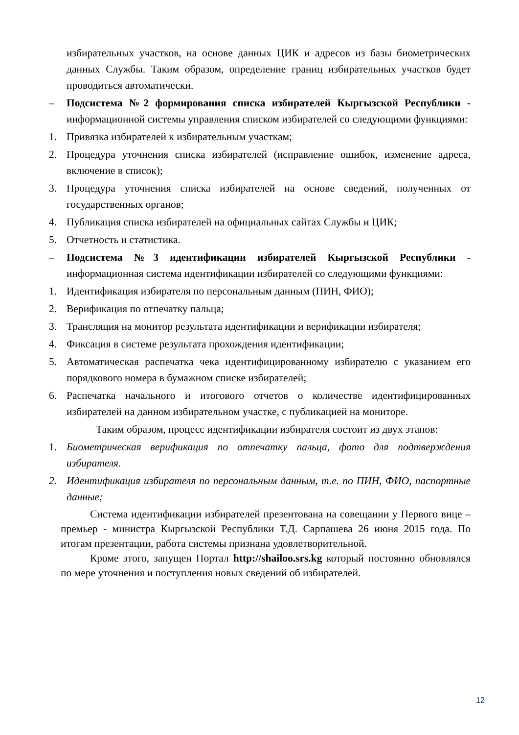избирательных участков, на основе данных ЦИК и адресов из базы биометрических данных Службы. Таким образом, определение границ избирательных участков будет проводиться автоматически.
– Подсистема №2 формирования списка избирателей Кыргызской Республики - информационной системы управления списком избирателей со следующими функциями:
1. Привязка избирателей к избирательным участкам;
2. Процедура уточнения списка избирателей (исправление ошибок, изменение адреса, включение в список);
3. Процедура уточнения списка избирателей на основе сведений, полученных от государственных органов;
4. Публикация списка избирателей на официальных сайтах Службы и ЦИК;
5. Отчетность и статистика.
– Подсистема №3 идентификации избирателей Кыргызской Республики - информационная система идентификации избирателей со следующими функциями:
1. Идентификация избирателя по персональным данным (ПИН, ФИО);
2. Верификация по отпечатку пальца;
3. Трансляция на монитор результата идентификации и верификации избирателя;
4. Фиксация в системе результата прохождения идентификации;
5. Автоматическая распечатка чека идентифицированному избирателю с указанием его порядкового номера в бумажном списке избирателей;
6. Распечатка начального и итогового отчетов о количестве идентифицированных избирателей на данном избирательном участке, с публикацией на мониторе.
Таким образом, процесс идентификации избирателя состоит из двух этапов:
1. Биометрическая верификация по отпечатку пальца, фото для подтверждения избирателя.
2. Идентификация избирателя по персональным данным, т.е. по ПИН, ФИО, паспортные данные;
Система идентификации избирателей презентована на совещании у Первого вице – премьер - министра Кыргызской Республики Т.Д. Сарпашева 26 июня 2015 года. По итогам презентации, работа системы признана удовлетворительной.
Кроме этого, запущен Портал http://shailoo.srs.kg который постоянно обновлялся по мере уточнения и поступления новых сведений об избирателей.
12